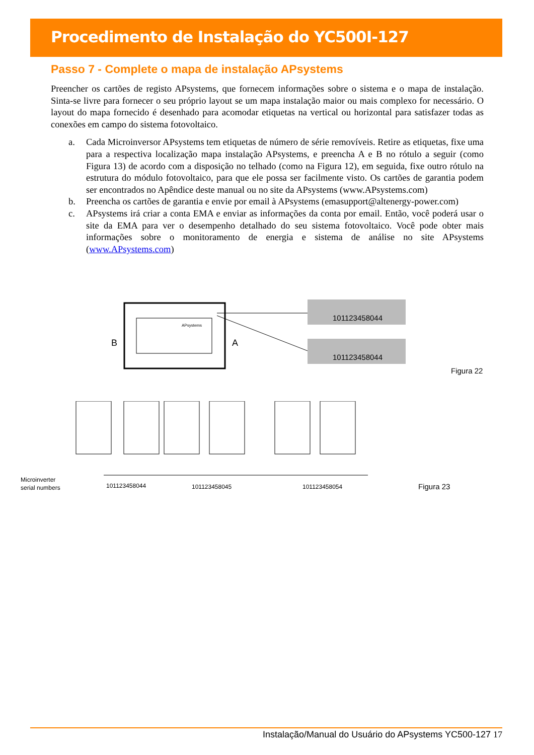Procedimento de Instalação do YC500I-127
Passo 7 - Complete o mapa de instalação APsystems
Preencher os cartões de registo APsystems, que fornecem informações sobre o sistema e o mapa de instalação. Sinta-se livre para fornecer o seu próprio layout se um mapa instalação maior ou mais complexo for necessário. O layout do mapa fornecido é desenhado para acomodar etiquetas na vertical ou horizontal para satisfazer todas as conexões em campo do sistema fotovoltaico.
a. Cada Microinversor APsystems tem etiquetas de número de série removíveis. Retire as etiquetas, fixe uma para a respectiva localização mapa instalação APsystems, e preencha A e B no rótulo a seguir (como Figura 13) de acordo com a disposição no telhado (como na Figura 12), em seguida, fixe outro rótulo na estrutura do módulo fotovoltaico, para que ele possa ser facilmente visto. Os cartões de garantia podem ser encontrados no Apêndice deste manual ou no site da APsystems (www.APsystems.com)
b. Preencha os cartões de garantia e envie por email à APsystems (emasupport@altenergy-power.com)
c. APsystems irá criar a conta EMA e enviar as informações da conta por email. Então, você poderá usar o site da EMA para ver o desempenho detalhado do seu sistema fotovoltaico. Você pode obter mais informações sobre o monitoramento de energia e sistema de análise no site APsystems (www.APsystems.com)
APsystems
B
A
101123458044
101123458044
Figura 22
Microinverter
serial numbers
101123458044
101123458045
101123458054
Figura 23
Instalação/Manual do Usuário do APsystems YC500-127 17